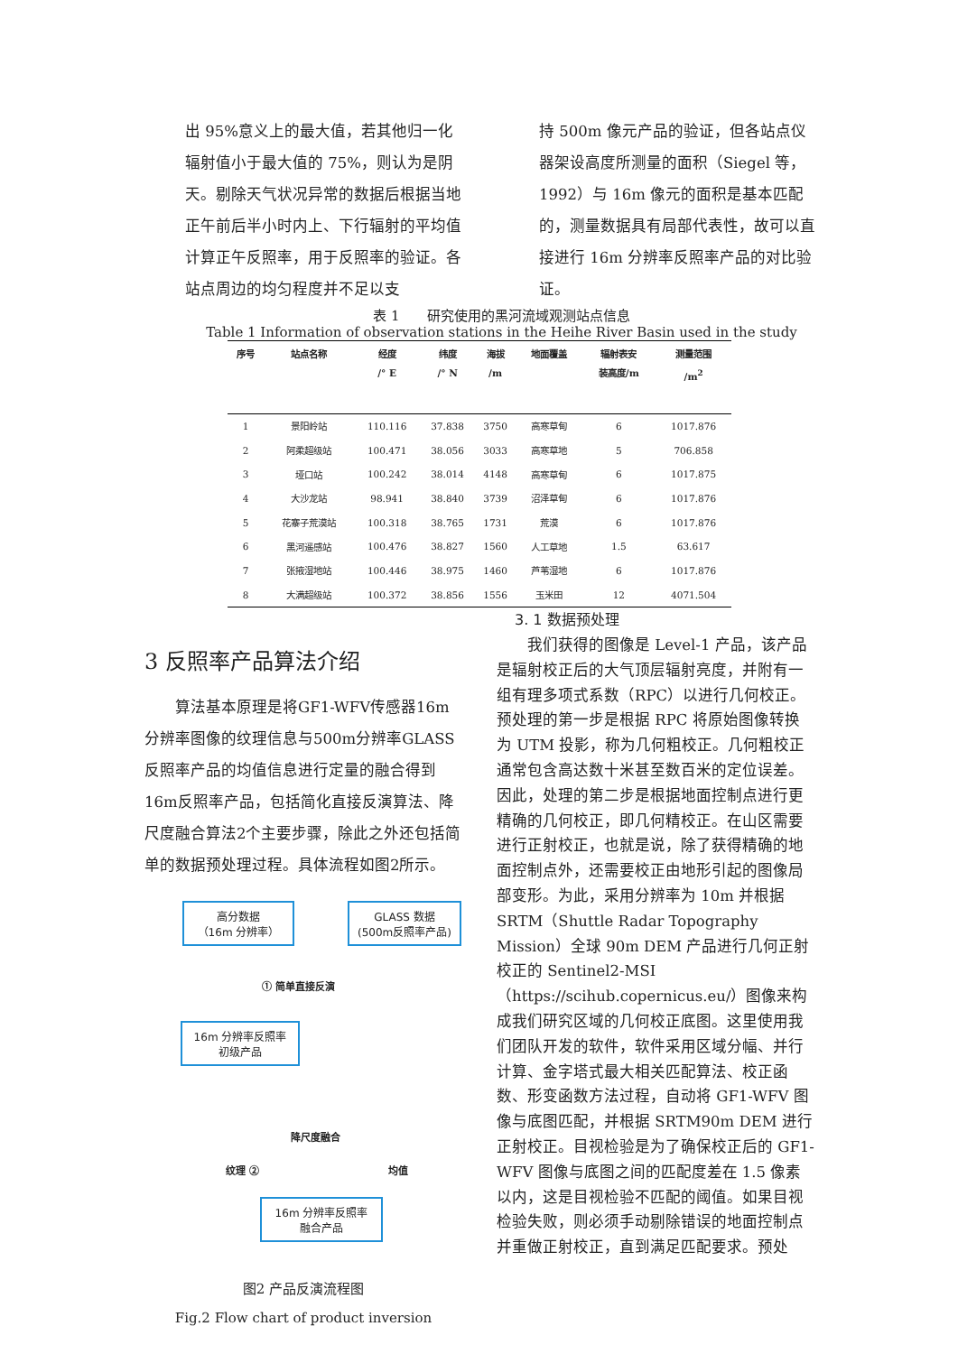出 95%意义上的最大值，若其他归一化辐射值小于最大值的 75%，则认为是阴天。剔除天气状况异常的数据后根据当地正午前后半小时内上、下行辐射的平均值计算正午反照率，用于反照率的验证。各站点周边的均匀程度并不足以支
持 500m 像元产品的验证，但各站点仪器架设高度所测量的面积（Siegel 等，1992）与 16m 像元的面积是基本匹配的，测量数据具有局部代表性，故可以直接进行 16m 分辨率反照率产品的对比验证。
表 1　　研究使用的黑河流域观测站点信息
Table 1 Information of observation stations in the Heihe River Basin used in the study
| 序号 | 站点名称 | 经度 /° E | 纬度 /° N | 海拔 /m | 地面覆盖 | 辐射表安 装高度/m | 测量范围 /m<sup>2</sup> |
| --- | --- | --- | --- | --- | --- | --- | --- |
| 1 | 景阳岭站 | 110.116 | 37.838 | 3750 | 高寒草甸 | 6 | 1017.876 |
| 2 | 阿柔超级站 | 100.471 | 38.056 | 3033 | 高寒草地 | 5 | 706.858 |
| 3 | 垭口站 | 100.242 | 38.014 | 4148 | 高寒草甸 | 6 | 1017.875 |
| 4 | 大沙龙站 | 98.941 | 38.840 | 3739 | 沼泽草甸 | 6 | 1017.876 |
| 5 | 花寨子荒漠站 | 100.318 | 38.765 | 1731 | 荒漠 | 6 | 1017.876 |
| 6 | 黑河遥感站 | 100.476 | 38.827 | 1560 | 人工草地 | 1.5 | 63.617 |
| 7 | 张掖湿地站 | 100.446 | 38.975 | 1460 | 芦苇湿地 | 6 | 1017.876 |
| 8 | 大满超级站 | 100.372 | 38.856 | 1556 | 玉米田 | 12 | 4071.504 |
3 反照率产品算法介绍
　　算法基本原理是将GF1-WFV传感器16m分辨率图像的纹理信息与500m分辨率GLASS反照率产品的均值信息进行定量的融合得到16m反照率产品，包括简化直接反演算法、降尺度融合算法2个主要步骤，除此之外还包括简单的数据预处理过程。具体流程如图2所示。
高分数据
（16m 分辨率）
GLASS 数据
(500m反照率产品)
① 简单直接反演
16m 分辨率反照率
初级产品
降尺度融合
纹理 ② 均值
16m 分辨率反照率
融合产品
图2 产品反演流程图
Fig.2 Flow chart of product inversion
3. 1 数据预处理
　　我们获得的图像是 Level-1 产品，该产品是辐射校正后的大气顶层辐射亮度，并附有一组有理多项式系数（RPC）以进行几何校正。预处理的第一步是根据 RPC 将原始图像转换为 UTM 投影，称为几何粗校正。几何粗校正通常包含高达数十米甚至数百米的定位误差。因此，处理的第二步是根据地面控制点进行更精确的几何校正，即几何精校正。在山区需要进行正射校正，也就是说，除了获得精确的地面控制点外，还需要校正由地形引起的图像局部变形。为此，采用分辨率为 10m 并根据 SRTM（Shuttle Radar Topography Mission）全球 90m DEM 产品进行几何正射校正的 Sentinel2-MSI（https://scihub.copernicus.eu/）图像来构成我们研究区域的几何校正底图。这里使用我们团队开发的软件，软件采用区域分幅、并行计算、金字塔式最大相关匹配算法、校正函数、形变函数方法过程，自动将 GF1-WFV 图像与底图匹配，并根据 SRTM90m DEM 进行正射校正。目视检验是为了确保校正后的 GF1-WFV 图像与底图之间的匹配度差在 1.5 像素以内，这是目视检验不匹配的阈值。如果目视检验失败，则必须手动剔除错误的地面控制点并重做正射校正，直到满足匹配要求。预处